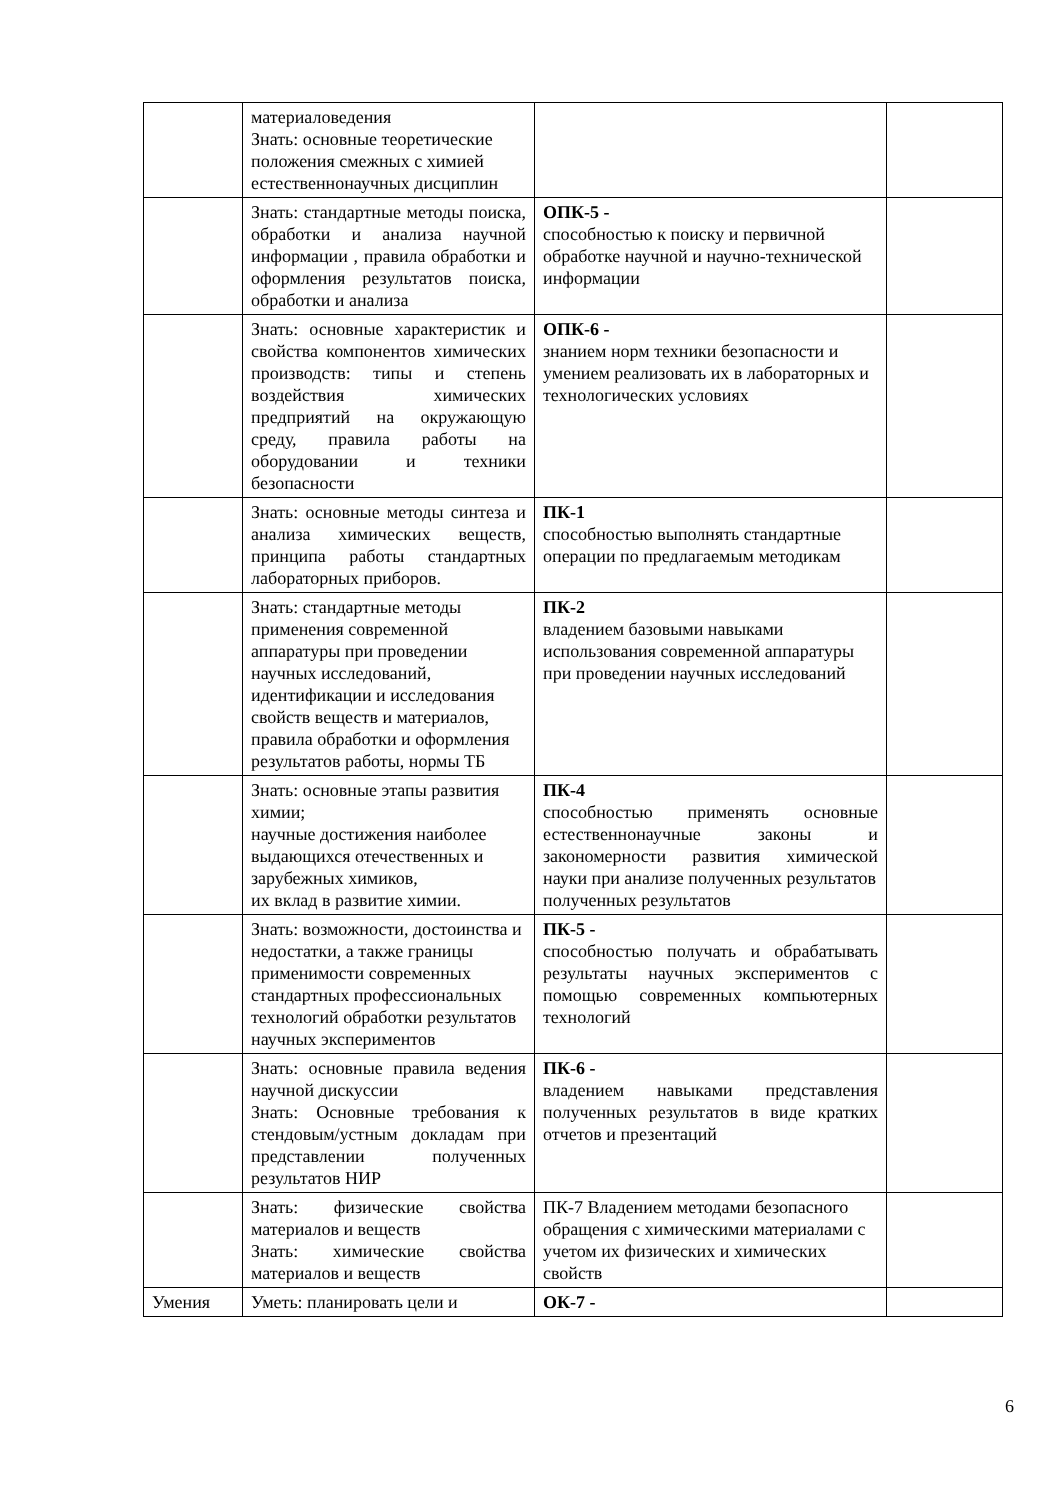| | материаловедения Знать: основные теоретические положения смежных с химией естественнонаучных дисциплин | | |
| | Знать: стандартные методы поиска, обработки и анализа научной информации , правила обработки и оформления результатов поиска, обработки и анализа | ОПК-5 - способностью к поиску и первичной обработке научной и научно-технической информации | |
| | Знать: основные характеристик и свойства компонентов химических производств: типы и степень воздействия химических предприятий на окружающую среду, правила работы на оборудовании и техники безопасности | ОПК-6 - знанием норм техники безопасности и умением реализовать их в лабораторных и технологических условиях | |
| | Знать: основные методы синтеза и анализа химических веществ, принципа работы стандартных лабораторных приборов. | ПК-1 способностью выполнять стандартные операции по предлагаемым методикам | |
| | Знать: стандартные методы применения современной аппаратуры при проведении научных исследований, идентификации и исследования свойств веществ и материалов, правила обработки и оформления результатов работы, нормы ТБ | ПК-2 владением базовыми навыками использования современной аппаратуры при проведении научных исследований | |
| | Знать: основные этапы развития химии; научные достижения наиболее выдающихся отечественных и зарубежных химиков, их вклад в развитие химии. | ПК-4 способностью применять основные естественнонаучные законы и закономерности развития химической науки при анализе полученных результатов полученных результатов | |
| | Знать: возможности, достоинства и недостатки, а также границы применимости современных стандартных профессиональных технологий обработки результатов научных экспериментов | ПК-5 - способностью получать и обрабатывать результаты научных экспериментов с помощью современных компьютерных технологий | |
| | Знать: основные правила ведения научной дискуссии Знать: Основные требования к стендовым/устным докладам при представлении полученных результатов НИР | ПК-6 - владением навыками представления полученных результатов в виде кратких отчетов и презентаций | |
| | Знать: физические свойства материалов и веществ Знать: химические свойства материалов и веществ | ПК-7 Владением методами безопасного обращения с химическими материалами с учетом их физических и химических свойств | |
| Умения | Уметь: планировать цели и | ОК-7 - | |
6